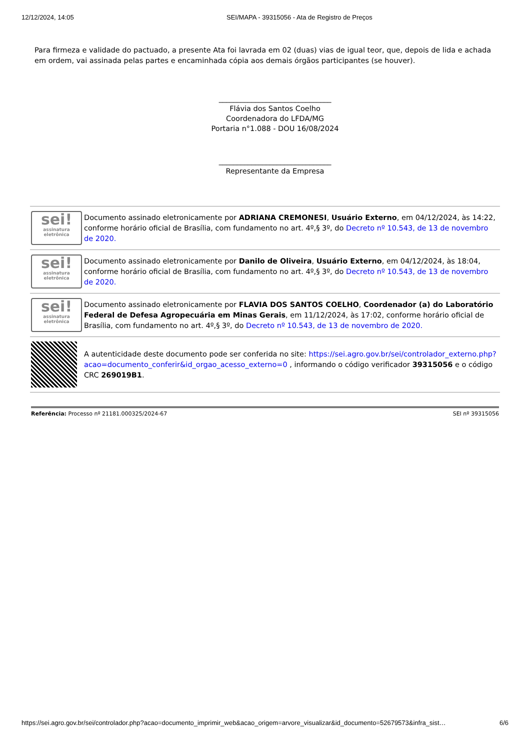12/12/2024, 14:05 SEI/MAPA - 39315056 - Ata de Registro de Preços
Para firmeza e validade do pactuado, a presente Ata foi lavrada em 02 (duas) vias de igual teor, que, depois de lida e achada em ordem, vai assinada pelas partes e encaminhada cópia aos demais órgãos participantes (se houver).
_______________________________
Flávia dos Santos Coelho
Coordenadora do LFDA/MG
Portaria n°1.088 - DOU 16/08/2024
_______________________________
Representante da Empresa
| sei! assinatura eletrônica | Documento assinado eletronicamente por ADRIANA CREMONESI , Usuário Externo , em 04/12/2024, às 14:22, conforme horário oficial de Brasília, com fundamento no art. 4º,§ 3º, do Decreto nº 10.543, de 13 de novembro de 2020. |
| sei! assinatura eletrônica | Documento assinado eletronicamente por Danilo de Oliveira , Usuário Externo , em 04/12/2024, às 18:04, conforme horário oficial de Brasília, com fundamento no art. 4º,§ 3º, do Decreto nº 10.543, de 13 de novembro de 2020. |
| sei! assinatura eletrônica | Documento assinado eletronicamente por FLAVIA DOS SANTOS COELHO , Coordenador (a) do Laboratório Federal de Defesa Agropecuária em Minas Gerais , em 11/12/2024, às 17:02, conforme horário oficial de Brasília, com fundamento no art. 4º,§ 3º, do Decreto nº 10.543, de 13 de novembro de 2020. |
| | A autenticidade deste documento pode ser conferida no site: https://sei.agro.gov.br/sei/controlador_externo.php?acao=documento_conferir&id_orgao_acesso_externo=0 , informando o código verificador 39315056 e o código CRC 269019B1 . |
Referência: Processo nº 21181.000325/2024-67 SEI nº 39315056
https://sei.agro.gov.br/sei/controlador.php?acao=documento_imprimir_web&acao_origem=arvore_visualizar&id_documento=52679573&infra_sist… 6/6